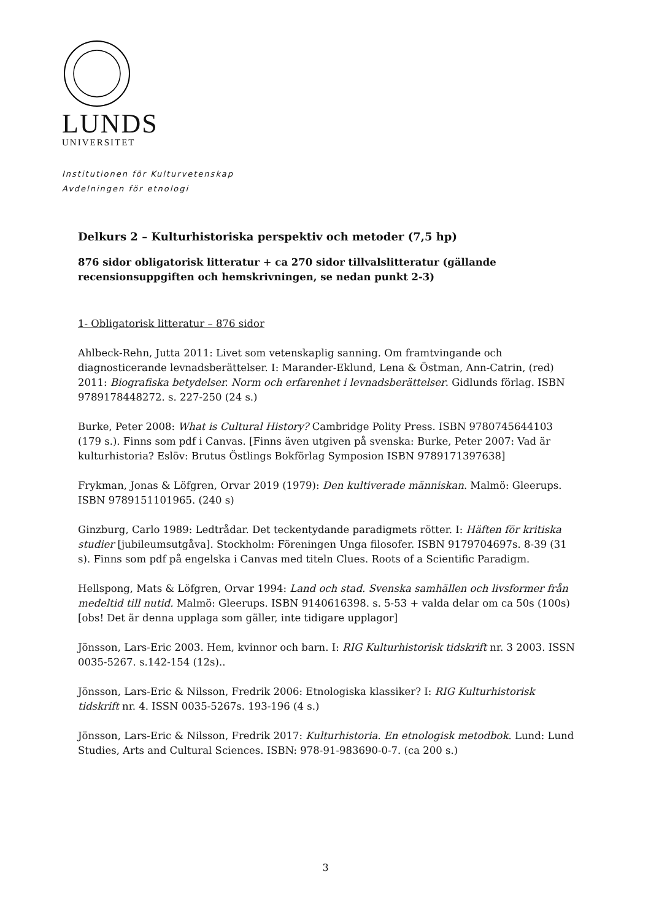LUNDS
UNIVERSITET
Institutionen för Kulturvetenskap
Avdelningen för etnologi
Delkurs 2 – Kulturhistoriska perspektiv och metoder (7,5 hp)
876 sidor obligatorisk litteratur + ca 270 sidor tillvalslitteratur (gällande recensionsuppgiften och hemskrivningen, se nedan punkt 2-3)
1- Obligatorisk litteratur – 876 sidor
Ahlbeck-Rehn, Jutta 2011: Livet som vetenskaplig sanning. Om framtvingande och diagnosticerande levnadsberättelser. I: Marander-Eklund, Lena & Östman, Ann-Catrin, (red) 2011: Biografiska betydelser. Norm och erfarenhet i levnadsberättelser. Gidlunds förlag. ISBN 9789178448272. s. 227-250 (24 s.)
Burke, Peter 2008: What is Cultural History? Cambridge Polity Press. ISBN 9780745644103 (179 s.). Finns som pdf i Canvas. [Finns även utgiven på svenska: Burke, Peter 2007: Vad är kulturhistoria? Eslöv: Brutus Östlings Bokförlag Symposion ISBN 9789171397638]
Frykman, Jonas & Löfgren, Orvar 2019 (1979): Den kultiverade människan. Malmö: Gleerups. ISBN 9789151101965. (240 s)
Ginzburg, Carlo 1989: Ledtrådar. Det teckentydande paradigmets rötter. I: Häften för kritiska studier [jubileumsutgåva]. Stockholm: Föreningen Unga filosofer. ISBN 9179704697s. 8-39 (31 s). Finns som pdf på engelska i Canvas med titeln Clues. Roots of a Scientific Paradigm.
Hellspong, Mats & Löfgren, Orvar 1994: Land och stad. Svenska samhällen och livsformer från medeltid till nutid. Malmö: Gleerups. ISBN 9140616398. s. 5-53 + valda delar om ca 50s (100s) [obs! Det är denna upplaga som gäller, inte tidigare upplagor]
Jönsson, Lars-Eric 2003. Hem, kvinnor och barn. I: RIG Kulturhistorisk tidskrift nr. 3 2003. ISSN 0035-5267. s.142-154 (12s)..
Jönsson, Lars-Eric & Nilsson, Fredrik 2006: Etnologiska klassiker? I: RIG Kulturhistorisk tidskrift nr. 4. ISSN 0035-5267s. 193-196 (4 s.)
Jönsson, Lars-Eric & Nilsson, Fredrik 2017: Kulturhistoria. En etnologisk metodbok. Lund: Lund Studies, Arts and Cultural Sciences. ISBN: 978-91-983690-0-7. (ca 200 s.)
3